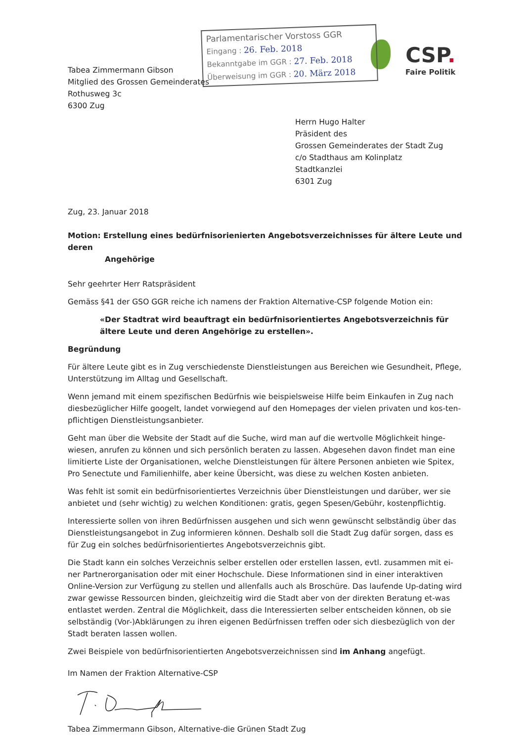Parlamentarischer Vorstoss GGR
Eingang : 26. Feb. 2018
Bekanntgabe im GGR : 27. Feb. 2018
Überweisung im GGR : 20. März 2018
CSP.
Faire Politik
Tabea Zimmermann Gibson
Mitglied des Grossen Gemeinderates
Rothusweg 3c
6300 Zug
Herrn Hugo Halter
Präsident des
Grossen Gemeinderates der Stadt Zug
c/o Stadthaus am Kolinplatz
Stadtkanzlei
6301 Zug
Zug, 23. Januar 2018
Motion: Erstellung eines bedürfnisorienierten Angebotsverzeichnisses für ältere Leute und deren
Angehörige
Sehr geehrter Herr Ratspräsident
Gemäss §41 der GSO GGR reiche ich namens der Fraktion Alternative-CSP folgende Motion ein:
«Der Stadtrat wird beauftragt ein bedürfnisorientiertes Angebotsverzeichnis für ältere Leute und deren Angehörige zu erstellen».
Begründung
Für ältere Leute gibt es in Zug verschiedenste Dienstleistungen aus Bereichen wie Gesundheit, Pflege, Unterstützung im Alltag und Gesellschaft.
Wenn jemand mit einem spezifischen Bedürfnis wie beispielsweise Hilfe beim Einkaufen in Zug nach diesbezüglicher Hilfe googelt, landet vorwiegend auf den Homepages der vielen privaten und kos-ten-pflichtigen Dienstleistungsanbieter.
Geht man über die Website der Stadt auf die Suche, wird man auf die wertvolle Möglichkeit hinge-wiesen, anrufen zu können und sich persönlich beraten zu lassen. Abgesehen davon findet man eine limitierte Liste der Organisationen, welche Dienstleistungen für ältere Personen anbieten wie Spitex, Pro Senectute und Familienhilfe, aber keine Übersicht, was diese zu welchen Kosten anbieten.
Was fehlt ist somit ein bedürfnisorientiertes Verzeichnis über Dienstleistungen und darüber, wer sie anbietet und (sehr wichtig) zu welchen Konditionen: gratis, gegen Spesen/Gebühr, kostenpflichtig.
Interessierte sollen von ihren Bedürfnissen ausgehen und sich wenn gewünscht selbständig über das Dienstleistungsangebot in Zug informieren können. Deshalb soll die Stadt Zug dafür sorgen, dass es für Zug ein solches bedürfnisorientiertes Angebotsverzeichnis gibt.
Die Stadt kann ein solches Verzeichnis selber erstellen oder erstellen lassen, evtl. zusammen mit ei-ner Partnerorganisation oder mit einer Hochschule. Diese Informationen sind in einer interaktiven Online-Version zur Verfügung zu stellen und allenfalls auch als Broschüre. Das laufende Up-dating wird zwar gewisse Ressourcen binden, gleichzeitig wird die Stadt aber von der direkten Beratung et-was entlastet werden. Zentral die Möglichkeit, dass die Interessierten selber entscheiden können, ob sie selbständig (Vor-)Abklärungen zu ihren eigenen Bedürfnissen treffen oder sich diesbezüglich von der Stadt beraten lassen wollen.
Zwei Beispiele von bedürfnisorientierten Angebotsverzeichnissen sind im Anhang angefügt.
Im Namen der Fraktion Alternative-CSP
Tabea Zimmermann Gibson, Alternative-die Grünen Stadt Zug